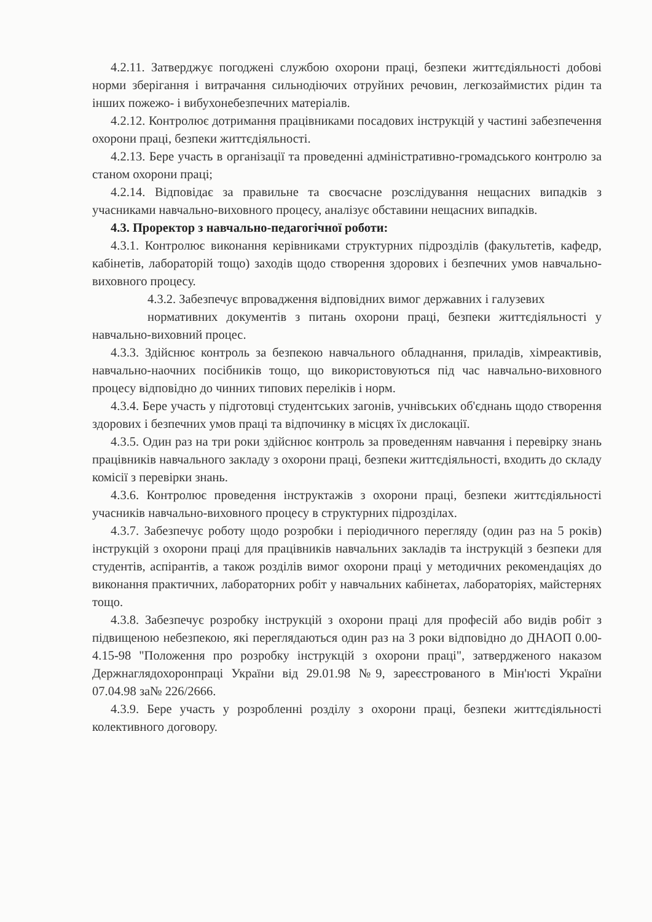4.2.11. Затверджує погоджені службою охорони праці, безпеки життєдіяльності добові норми зберігання і витрачання сильнодіючих отруйних речовин, легкозаймистих рідин та інших пожежо- і вибухонебезпечних матеріалів.
4.2.12. Контролює дотримання працівниками посадових інструкцій у частині забезпечення охорони праці, безпеки життєдіяльності.
4.2.13. Бере участь в організації та проведенні адміністративно-громадського контролю за станом охорони праці;
4.2.14. Відповідає за правильне та своєчасне розслідування нещасних випадків з учасниками навчально-виховного процесу, аналізує обставини нещасних випадків.
4.3. Проректор з навчально-педагогічної роботи:
4.3.1. Контролює виконання керівниками структурних підрозділів (факультетів, кафедр, кабінетів, лабораторій тощо) заходів щодо створення здорових і безпечних умов навчально-виховного процесу.
4.3.2. Забезпечує впровадження відповідних вимог державних і галузевих
нормативних документів з питань охорони праці, безпеки життєдіяльності у навчально-виховний процес.
4.3.3. Здійснює контроль за безпекою навчального обладнання, приладів, хімреактивів, навчально-наочних посібників тощо, що використовуються під час навчально-виховного процесу відповідно до чинних типових переліків і норм.
4.3.4. Бере участь у підготовці студентських загонів, учнівських об'єднань щодо створення здорових і безпечних умов праці та відпочинку в місцях їх дислокації.
4.3.5. Один раз на три роки здійснює контроль за проведенням навчання і перевірку знань працівників навчального закладу з охорони праці, безпеки життєдіяльності, входить до складу комісії з перевірки знань.
4.3.6. Контролює проведення інструктажів з охорони праці, безпеки життєдіяльності учасників навчально-виховного процесу в структурних підрозділах.
4.3.7. Забезпечує роботу щодо розробки і періодичного перегляду (один раз на 5 років) інструкцій з охорони праці для працівників навчальних закладів та інструкцій з безпеки для студентів, аспірантів, а також розділів вимог охорони праці у методичних рекомендаціях до виконання практичних, лабораторних робіт у навчальних кабінетах, лабораторіях, майстернях тощо.
4.3.8. Забезпечує розробку інструкцій з охорони праці для професій або видів робіт з підвищеною небезпекою, які переглядаються один раз на 3 роки відповідно до ДНАОП 0.00-4.15-98 "Положення про розробку інструкцій з охорони праці", затвердженого наказом Держнаглядохоронпраці України від 29.01.98 №9, зареєстрованого в Мін'юсті України 07.04.98 за№ 226/2666.
4.3.9. Бере участь у розробленні розділу з охорони праці, безпеки життєдіяльності колективного договору.